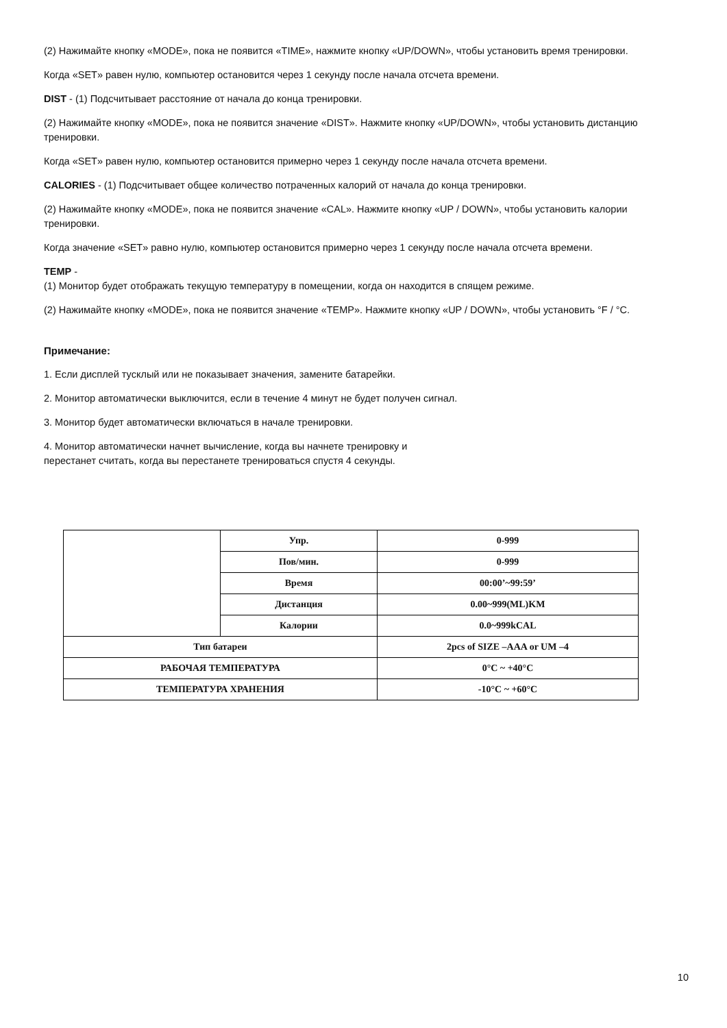(2) Нажимайте кнопку «MODE», пока не появится «TIME», нажмите кнопку «UP/DOWN», чтобы установить время тренировки.
Когда «SET» равен нулю, компьютер остановится через 1 секунду после начала отсчета времени.
DIST - (1) Подсчитывает расстояние от начала до конца тренировки.
(2) Нажимайте кнопку «MODE», пока не появится значение «DIST». Нажмите кнопку «UP/DOWN», чтобы установить дистанцию тренировки.
Когда «SET» равен нулю, компьютер остановится примерно через 1 секунду после начала отсчета времени.
CALORIES - (1) Подсчитывает общее количество потраченных калорий от начала до конца тренировки.
(2) Нажимайте кнопку «MODE», пока не появится значение «CAL». Нажмите кнопку «UP / DOWN», чтобы установить калории тренировки.
Когда значение «SET» равно нулю, компьютер остановится примерно через 1 секунду после начала отсчета времени.
TEMP -
(1) Монитор будет отображать текущую температуру в помещении, когда он находится в спящем режиме.
(2) Нажимайте кнопку «MODE», пока не появится значение «TEMP». Нажмите кнопку «UP / DOWN», чтобы установить °F / °C.
Примечание:
1. Если дисплей тусклый или не показывает значения, замените батарейки.
2. Монитор автоматически выключится, если в течение 4 минут не будет получен сигнал.
3. Монитор будет автоматически включаться в начале тренировки.
4. Монитор автоматически начнет вычисление, когда вы начнете тренировку и
перестанет считать, когда вы перестанете тренироваться спустя 4 секунды.
| | Упр. | 0-999 |
| | Пов/мин. | 0-999 |
| | Время | 00:00’~99:59’ |
| | Дистанция | 0.00~999(ML)KM |
| | Калории | 0.0~999kCAL |
| Тип батареи | | 2pcs of SIZE –AAA or UM –4 |
| РАБОЧАЯ ТЕМПЕРАТУРА | | 0°C ~ +40°C |
| ТЕМПЕРАТУРА ХРАНЕНИЯ | | -10°C ~ +60°C |
10